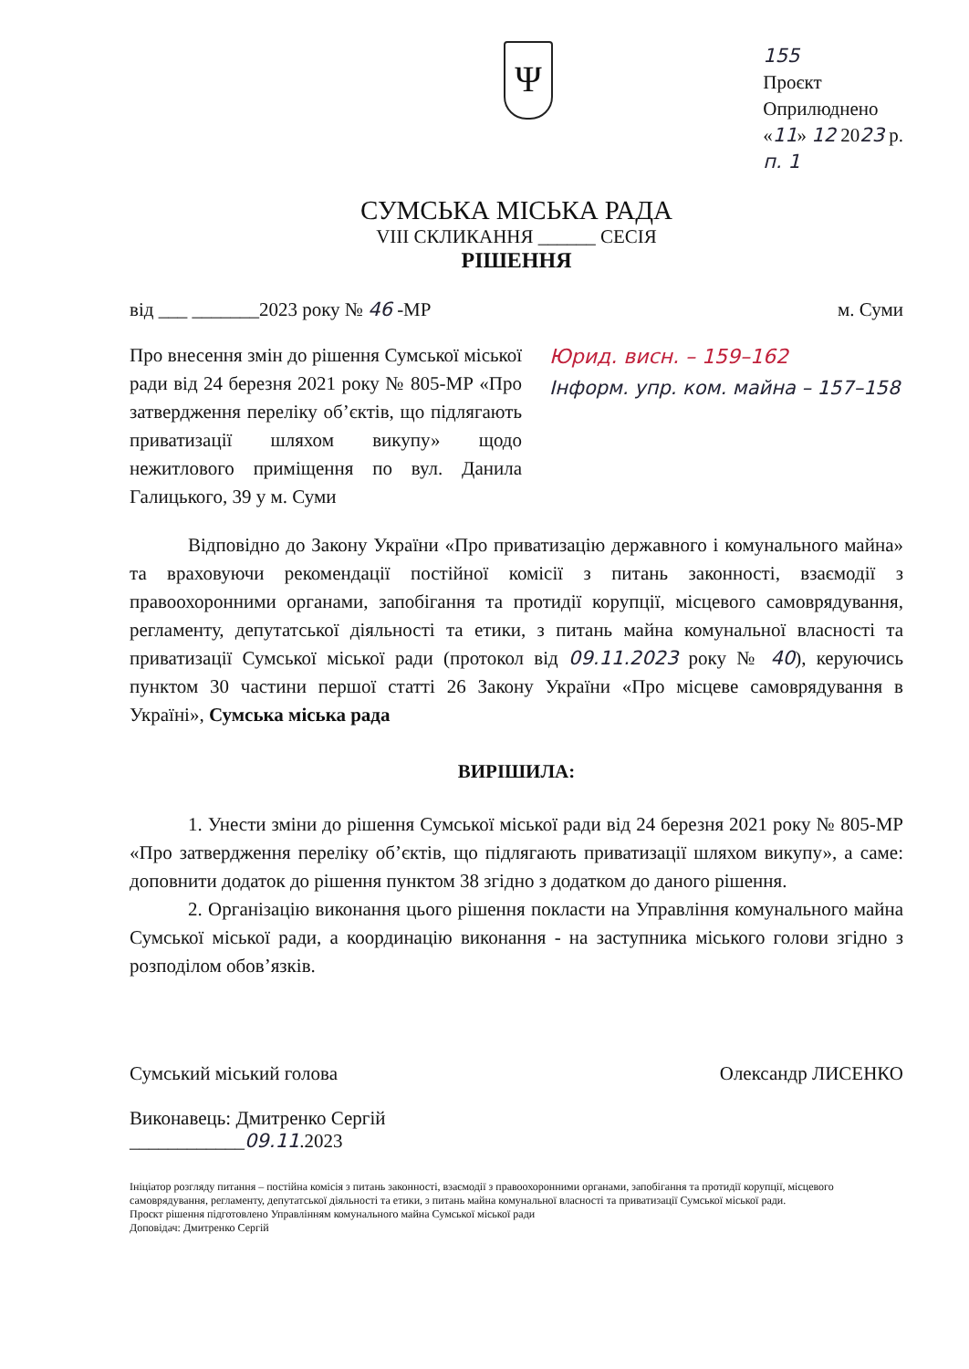Ψ
155
Проєкт
Оприлюднено
«11» 12 2023 р.
п. 1
СУМСЬКА МІСЬКА РАДА
VIII СКЛИКАННЯ ______ СЕСІЯ
РІШЕННЯ
від ___ _______2023 року № 46 -МР
м. Суми
Про внесення змін до рішення Сумської міської ради від 24 березня 2021 року № 805-МР «Про затвердження переліку об’єктів, що підлягають приватизації шляхом викупу» щодо нежитлового приміщення по вул. Данила Галицького, 39 у м. Суми
Юрид. висн. – 159–162
Інформ. упр. ком. майна – 157–158
Відповідно до Закону України «Про приватизацію державного і комунального майна» та враховуючи рекомендації постійної комісії з питань законності, взаємодії з правоохоронними органами, запобігання та протидії корупції, місцевого самоврядування, регламенту, депутатської діяльності та етики, з питань майна комунальної власності та приватизації Сумської міської ради (протокол від 09.11.2023 року № 40), керуючись пунктом 30 частини першої статті 26 Закону України «Про місцеве самоврядування в Україні», Сумська міська рада
ВИРІШИЛА:
1. Унести зміни до рішення Сумської міської ради від 24 березня 2021 року № 805-МР «Про затвердження переліку об’єктів, що підлягають приватизації шляхом викупу», а саме: доповнити додаток до рішення пунктом 38 згідно з додатком до даного рішення.
2. Організацію виконання цього рішення покласти на Управління комунального майна Сумської міської ради, а координацію виконання - на заступника міського голови згідно з розподілом обов’язків.
Сумський міський голова Олександр ЛИСЕНКО
Виконавець: Дмитренко Сергій
____________09.11.2023
Ініціатор розгляду питання – постійна комісія з питань законності, взаємодії з правоохоронними органами, запобігання та протидії корупції, місцевого самоврядування, регламенту, депутатської діяльності та етики, з питань майна комунальної власності та приватизації Сумської міської ради.
Проєкт рішення підготовлено Управлінням комунального майна Сумської міської ради
Доповідач: Дмитренко Сергій